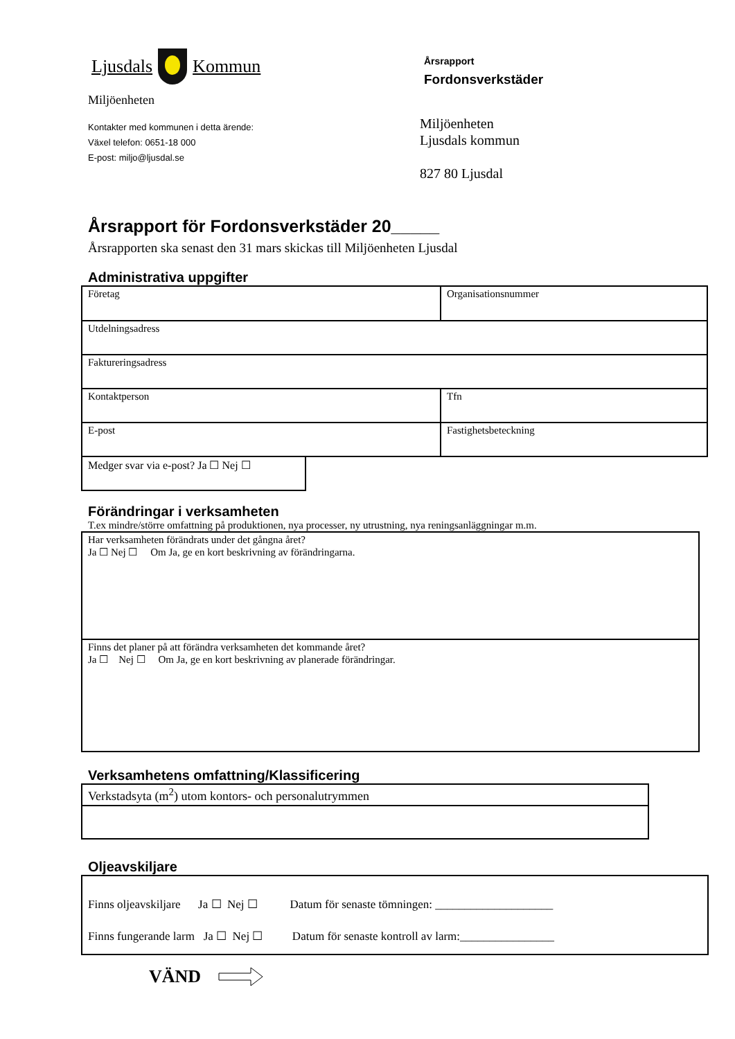Ljusdals Kommun
Miljöenheten
Kontakter med kommunen i detta ärende:
Växel telefon: 0651-18 000
E-post: miljo@ljusdal.se
Årsrapport
Fordonsverkstäder
Miljöenheten
Ljusdals kommun
827 80 Ljusdal
Årsrapport för Fordonsverkstäder 20_____
Årsrapporten ska senast den 31 mars skickas till Miljöenheten Ljusdal
Administrativa uppgifter
| Företag | Organisationsnummer |
| Utdelningsadress | |
| Faktureringsadress | |
| Kontaktperson | Tfn |
| E-post | Fastighetsbeteckning |
| Medger svar via e-post? Ja ☐ Nej ☐ |
Förändringar i verksamheten
T.ex mindre/större omfattning på produktionen, nya processer, ny utrustning, nya reningsanläggningar m.m.
| Har verksamheten förändrats under det gångna året? Ja ☐ Nej ☐ Om Ja, ge en kort beskrivning av förändringarna. |
| Finns det planer på att förändra verksamheten det kommande året? Ja ☐ Nej ☐ Om Ja, ge en kort beskrivning av planerade förändringar. |
Verksamhetens omfattning/Klassificering
| Verkstadsyta (m<sup>2</sup>) utom kontors- och personalutrymmen |
Oljeavskiljare
| Finns oljeavskiljare Ja ☐ Nej ☐ Datum för senaste tömningen: ____________________ Finns fungerande larm Ja ☐ Nej ☐ Datum för senaste kontroll av larm:________________ |
VÄND